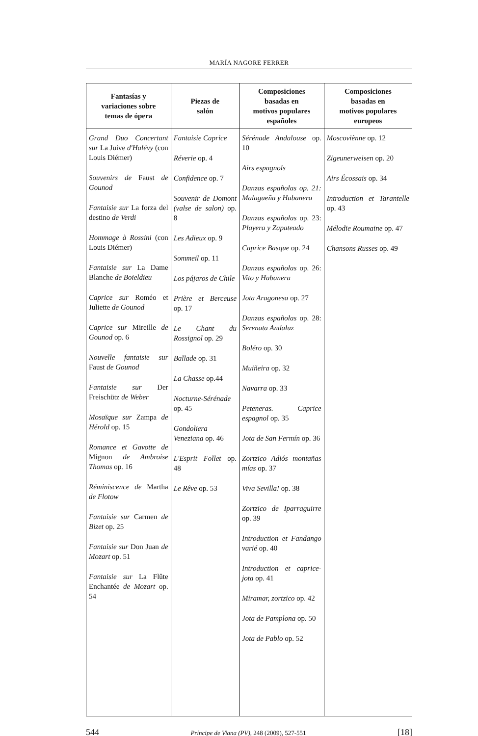MARÍA NAGORE FERRER
| Fantasías y variaciones sobre temas de ópera | Piezas de salón | Composiciones basadas en motivos populares españoles | Composiciones basadas en motivos populares europeos |
| --- | --- | --- | --- |
| Grand Duo Concertant sur La Juive d'Halévy (con Louis Diémer) Souvenirs de Faust de Gounod Fantaisie sur La forza del destino de Verdi Hommage à Rossini (con Louis Diémer) Fantaisie sur La Dame Blanche de Boieldieu Caprice sur Roméo et Juliette de Gounod Caprice sur Mireille de Gounod op. 6 Nouvelle fantaisie sur Faust de Gounod Fantaisie sur Der Freischütz de Weber Mosaïque sur Zampa de Hérold op. 15 Romance et Gavotte de Mignon de Ambroise Thomas op. 16 Réminiscence de Martha de Flotow Fantaisie sur Carmen de Bizet op. 25 Fantaisie sur Don Juan de Mozart op. 51 Fantaisie sur La Flûte Enchantée de Mozart op. 54 | Fantaisie Caprice Réverie op. 4 Confidence op. 7 Souvenir de Domont (valse de salon) op. 8 Les Adieux op. 9 Sommeil op. 11 Los pájaros de Chile Prière et Berceuse op. 17 Le Chant du Rossignol op. 29 Ballade op. 31 La Chasse op.44 Nocturne-Sérénade op. 45 Gondoliera Veneziana op. 46 L'Esprit Follet op. 48 Le Rêve op. 53 | Sérénade Andalouse op. 10 Airs espagnols Danzas españolas op. 21: Malagueña y Habanera Danzas españolas op. 23: Playera y Zapateado Caprice Basque op. 24 Danzas españolas op. 26: Vito y Habanera Jota Aragonesa op. 27 Danzas españolas op. 28: Serenata Andaluz Boléro op. 30 Muiñeira op. 32 Navarra op. 33 Peteneras. Caprice espagnol op. 35 Jota de San Fermín op. 36 Zortzico Adiós montañas mías op. 37 Viva Sevilla! op. 38 Zortzico de Iparraguirre op. 39 Introduction et Fandango varié op. 40 Introduction et caprice-jota op. 41 Miramar, zortzico op. 42 Jota de Pamplona op. 50 Jota de Pablo op. 52 | Moscoviènne op. 12 Zigeunerweisen op. 20 Airs Écossais op. 34 Introduction et Tarantelle op. 43 Mélodie Roumaine op. 47 Chansons Russes op. 49 |
544 Príncipe de Viana (PV), 248 (2009), 527-551 [18]